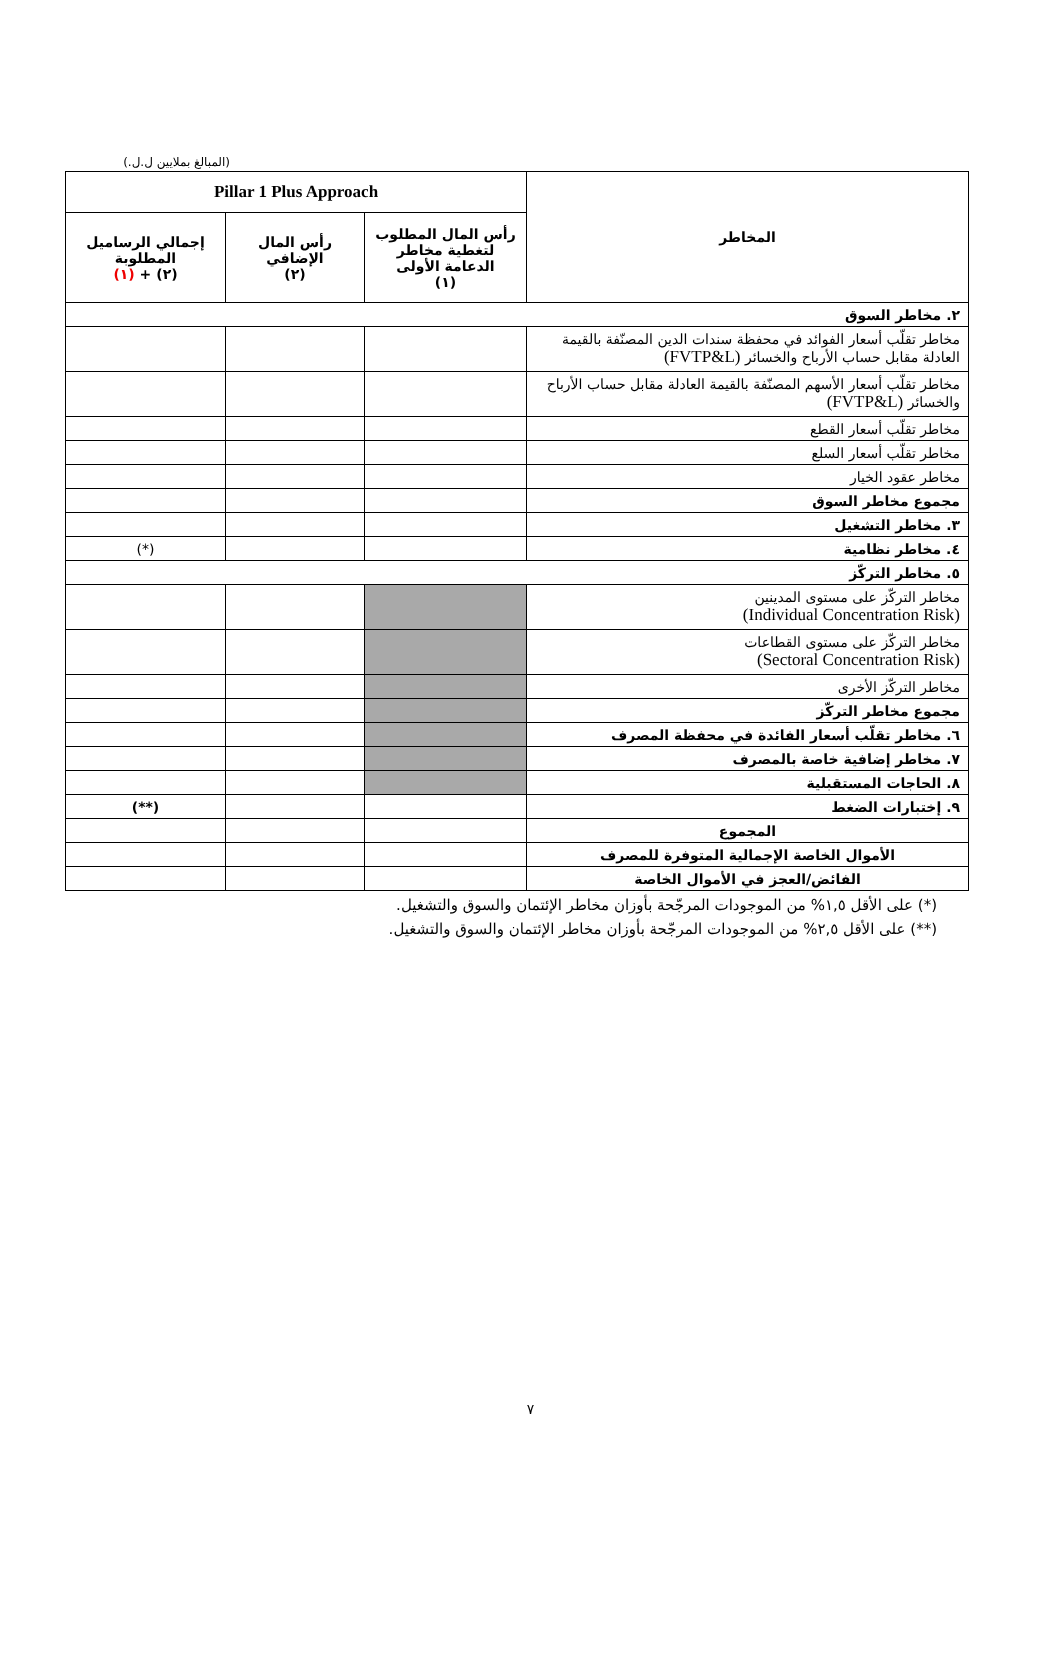(المبالغ بملايين ل.ل.)
| المخاطر | Pillar 1 Plus Approach | | |
| --- | --- | --- | --- |
| | رأس المال المطلوب لتغطية مخاطر الدعامة الأولى (١) | رأس المال الإضافي (٢) | إجمالي الرساميل المطلوبة (٢) + (١) |
| ٢. مخاطر السوق | | | |
| مخاطر تقلّب أسعار الفوائد في محفظة سندات الدين المصنّفة بالقيمة العادلة مقابل حساب الأرباح والخسائر (FVTP&L) | | | |
| مخاطر تقلّب أسعار الأسهم المصنّفة بالقيمة العادلة مقابل حساب الأرباح والخسائر (FVTP&L) | | | |
| مخاطر تقلّب أسعار القطع | | | |
| مخاطر تقلّب أسعار السلع | | | |
| مخاطر عقود الخيار | | | |
| مجموع مخاطر السوق | | | |
| ٣. مخاطر التشغيل | | | |
| ٤. مخاطر نظامية | | | (*) |
| ٥. مخاطر التركّز | | | |
| مخاطر التركّز على مستوى المدينين (Individual Concentration Risk) | | | |
| مخاطر التركّز على مستوى القطاعات (Sectoral Concentration Risk) | | | |
| مخاطر التركّز الأخرى | | | |
| مجموع مخاطر التركّز | | | |
| ٦. مخاطر تقلّب أسعار الفائدة في محفظة المصرف | | | |
| ٧. مخاطر إضافية خاصة بالمصرف | | | |
| ٨. الحاجات المستقبلية | | | |
| ٩. إختبارات الضغط | | | (**) |
| المجموع | | | |
| الأموال الخاصة الإجمالية المتوفرة للمصرف | | | |
| الفائض/العجز في الأموال الخاصة | | | |
(*) على الأقل ١,٥% من الموجودات المرجّحة بأوزان مخاطر الإئتمان والسوق والتشغيل.
(**) على الأقل ٢,٥% من الموجودات المرجّحة بأوزان مخاطر الإئتمان والسوق والتشغيل.
٧